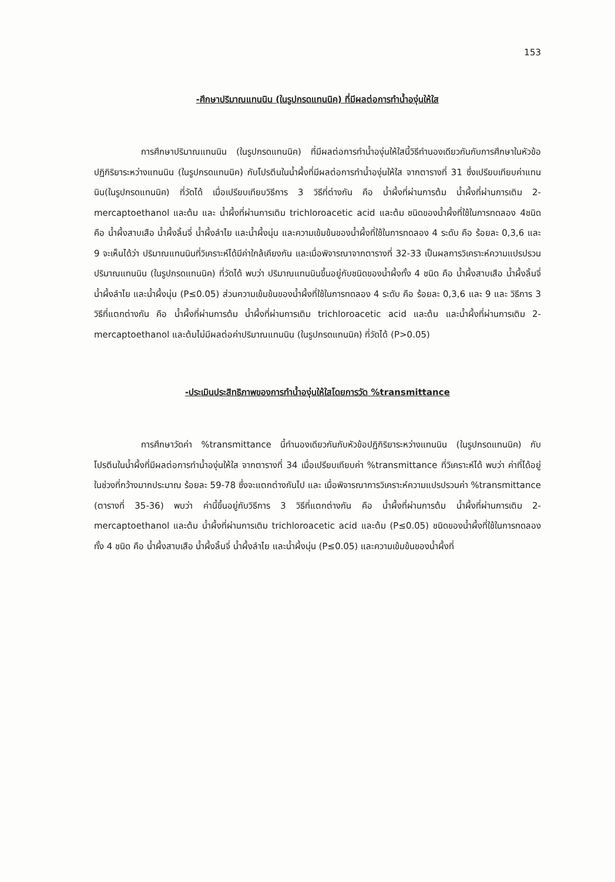153
-ศึกษาปริมาณแทนนิน (ในรูปกรดแทนนิค) ที่มีผลต่อการทำน้ำองุ่นให้ใส
การศึกษาปริมาณแทนนิน (ในรูปกรดแทนนิค) ที่มีผลต่อการทำน้ำองุ่นให้ใสนี้วิธีทำนองเดียวกันกับการศึกษาในหัวข้อปฏิกิริยาระหว่างแทนนิน (ในรูปกรดแทนนิค) กับโปรตีนในน้ำผึ้งที่มีผลต่อการทำน้ำองุ่นให้ใส จากตารางที่ 31 ซึ่งเปรียบเทียบค่าแทนนิน(ในรูปกรดแทนนิค) ที่วัดได้ เมื่อเปรียบเทียบวิธีการ 3 วิธีที่ต่างกัน คือ น้ำผึ้งที่ผ่านการต้ม น้ำผึ้งที่ผ่านการเติม 2-mercaptoethanol และต้ม และ น้ำผึ้งที่ผ่านการเติม trichloroacetic acid และต้ม ชนิดของน้ำผึ้งที่ใช้ในการทดลอง 4ชนิด คือ น้ำผึ้งสาบเสือ น้ำผึ้งลิ้นจี่ น้ำผึ้งลำไย และน้ำผึ้งนุ่น และความเข้มข้นของน้ำผึ้งที่ใช้ในการทดลอง 4 ระดับ คือ ร้อยละ 0,3,6 และ 9 จะเห็นได้ว่า ปริมาณแทนนินที่วิเคราะห์ได้มีค่าใกล้เคียงกัน และเมื่อพิจารณาจากตารางที่ 32-33 เป็นผลการวิเคราะห์ความแปรปรวนปริมาณแทนนิน (ในรูปกรดแทนนิค) ที่วัดได้ พบว่า ปริมาณแทนนินขึ้นอยู่กับชนิดของน้ำผึ้งทั้ง 4 ชนิด คือ น้ำผึ้งสาบเสือ น้ำผึ้งลิ้นจี่ น้ำผึ้งลำไย และน้ำผึ้งนุ่น (P≤0.05) ส่วนความเข้มข้นของน้ำผึ้งที่ใช้ในการทดลอง 4 ระดับ คือ ร้อยละ 0,3,6 และ 9 และ วิธีการ 3 วิธีที่แตกต่างกัน คือ น้ำผึ้งที่ผ่านการต้ม น้ำผึ้งที่ผ่านการเติม trichloroacetic acid และต้ม และน้ำผึ้งที่ผ่านการเติม 2-mercaptoethanol และต้มไม่มีผลต่อค่าปริมาณแทนนิน (ในรูปกรดแทนนิค) ที่วัดได้ (P>0.05)
-ประเมินประสิทธิภาพของการทำน้ำองุ่นให้ใสโดยการวัด %transmittance
การศึกษาวัดค่า %transmittance นี้ทำนองเดียวกันกับหัวข้อปฏิกิริยาระหว่างแทนนิน (ในรูปกรดแทนนิค) กับ โปรตีนในน้ำผึ้งที่มีผลต่อการทำน้ำองุ่นให้ใส จากตารางที่ 34 เมื่อเปรียบเทียบค่า %transmittance ที่วิเคราะห์ได้ พบว่า ค่าที่ได้อยู่ในช่วงที่กว้างมากประมาณ ร้อยละ 59-78 ซึ่งจะแตกต่างกันไป และ เมื่อพิจารณาการวิเคราะห์ความแปรปรวนค่า %transmittance (ตารางที่ 35-36) พบว่า ค่านี้ขึ้นอยู่กับวิธีการ 3 วิธีที่แตกต่างกัน คือ น้ำผึ้งที่ผ่านการต้ม น้ำผึ้งที่ผ่านการเติม 2-mercaptoethanol และต้ม น้ำผึ้งที่ผ่านการเติม trichloroacetic acid และต้ม (P≤0.05) ชนิดของน้ำผึ้งที่ใช้ในการทดลองทั้ง 4 ชนิด คือ น้ำผึ้งสาบเสือ น้ำผึ้งลิ้นจี่ น้ำผึ้งลำไย และน้ำผึ้งนุ่น (P≤0.05) และความเข้มข้นของน้ำผึ้งที่